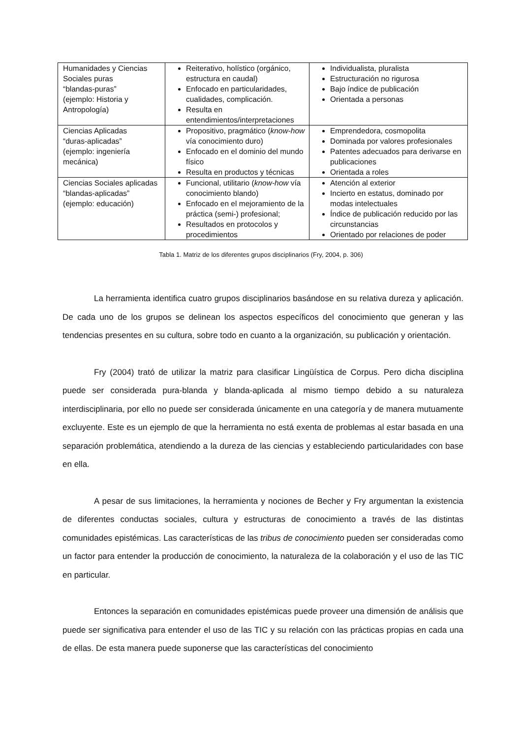| Humanidades y Ciencias Sociales puras “blandas-puras” (ejemplo: Historia y Antropología) | Reiterativo, holístico (orgánico, estructura en caudal) Enfocado en particularidades, cualidades, complicación. Resulta en entendimientos/interpretaciones | Individualista, pluralista Estructuración no rigurosa Bajo índice de publicación Orientada a personas |
| Ciencias Aplicadas “duras-aplicadas” (ejemplo: ingeniería mecánica) | Propositivo, pragmático ( know-how vía conocimiento duro) Enfocado en el dominio del mundo físico Resulta en productos y técnicas | Emprendedora, cosmopolita Dominada por valores profesionales Patentes adecuados para derivarse en publicaciones Orientada a roles |
| Ciencias Sociales aplicadas “blandas-aplicadas” (ejemplo: educación) | Funcional, utilitario ( know-how vía conocimiento blando) Enfocado en el mejoramiento de la práctica (semi-) profesional; Resultados en protocolos y procedimientos | Atención al exterior Incierto en estatus, dominado por modas intelectuales Índice de publicación reducido por las circunstancias Orientado por relaciones de poder |
Tabla 1. Matriz de los diferentes grupos disciplinarios (Fry, 2004, p. 306)
La herramienta identifica cuatro grupos disciplinarios basándose en su relativa dureza y aplicación. De cada uno de los grupos se delinean los aspectos específicos del conocimiento que generan y las tendencias presentes en su cultura, sobre todo en cuanto a la organización, su publicación y orientación.
Fry (2004) trató de utilizar la matriz para clasificar Lingüística de Corpus. Pero dicha disciplina puede ser considerada pura-blanda y blanda-aplicada al mismo tiempo debido a su naturaleza interdisciplinaria, por ello no puede ser considerada únicamente en una categoría y de manera mutuamente excluyente. Este es un ejemplo de que la herramienta no está exenta de problemas al estar basada en una separación problemática, atendiendo a la dureza de las ciencias y estableciendo particularidades con base en ella.
A pesar de sus limitaciones, la herramienta y nociones de Becher y Fry argumentan la existencia de diferentes conductas sociales, cultura y estructuras de conocimiento a través de las distintas comunidades epistémicas. Las características de las tribus de conocimiento pueden ser consideradas como un factor para entender la producción de conocimiento, la naturaleza de la colaboración y el uso de las TIC en particular.
Entonces la separación en comunidades epistémicas puede proveer una dimensión de análisis que puede ser significativa para entender el uso de las TIC y su relación con las prácticas propias en cada una de ellas. De esta manera puede suponerse que las características del conocimiento